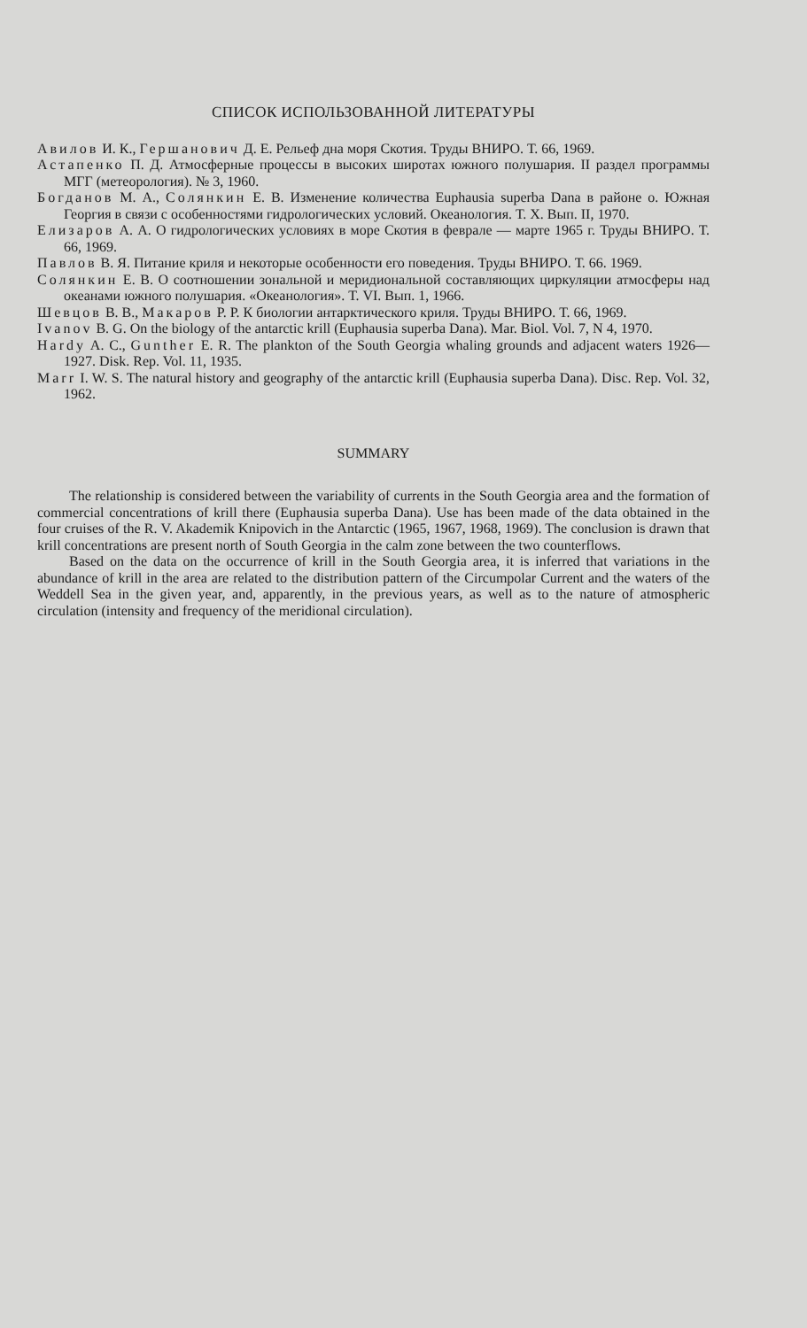СПИСОК ИСПОЛЬЗОВАННОЙ ЛИТЕРАТУРЫ
Авилов И. К., Гершанович Д. Е. Рельеф дна моря Скотия. Труды ВНИРО. Т. 66, 1969.
Астапенко П. Д. Атмосферные процессы в высоких широтах южного полушария. II раздел программы МГГ (метеорология). № 3, 1960.
Богданов М. А., Солянкин Е. В. Изменение количества Euphausia superba Dana в районе о. Южная Георгия в связи с особенностями гидрологических условий. Океанология. Т. X. Вып. II, 1970.
Елизаров А. А. О гидрологических условиях в море Скотия в феврале — марте 1965 г. Труды ВНИРО. Т. 66, 1969.
Павлов В. Я. Питание криля и некоторые особенности его поведения. Труды ВНИРО. Т. 66. 1969.
Солянкин Е. В. О соотношении зональной и меридиональной составляющих циркуляции атмосферы над океанами южного полушария. «Океанология». Т. VI. Вып. 1, 1966.
Шевцов В. В., Макаров Р. Р. К биологии антарктического криля. Труды ВНИРО. Т. 66, 1969.
Ivanov B. G. On the biology of the antarctic krill (Euphausia superba Dana). Mar. Biol. Vol. 7, N 4, 1970.
Hardy A. C., Gunther E. R. The plankton of the South Georgia whaling grounds and adjacent waters 1926—1927. Disk. Rep. Vol. 11, 1935.
Marr I. W. S. The natural history and geography of the antarctic krill (Euphausia superba Dana). Disc. Rep. Vol. 32, 1962.
SUMMARY
The relationship is considered between the variability of currents in the South Georgia area and the formation of commercial concentrations of krill there (Euphausia superba Dana). Use has been made of the data obtained in the four cruises of the R. V. Akademik Knipovich in the Antarctic (1965, 1967, 1968, 1969). The conclusion is drawn that krill concentrations are present north of South Georgia in the calm zone between the two counterflows.
Based on the data on the occurrence of krill in the South Georgia area, it is inferred that variations in the abundance of krill in the area are related to the distribution pattern of the Circumpolar Current and the waters of the Weddell Sea in the given year, and, apparently, in the previous years, as well as to the nature of atmospheric circulation (intensity and frequency of the meridional circulation).